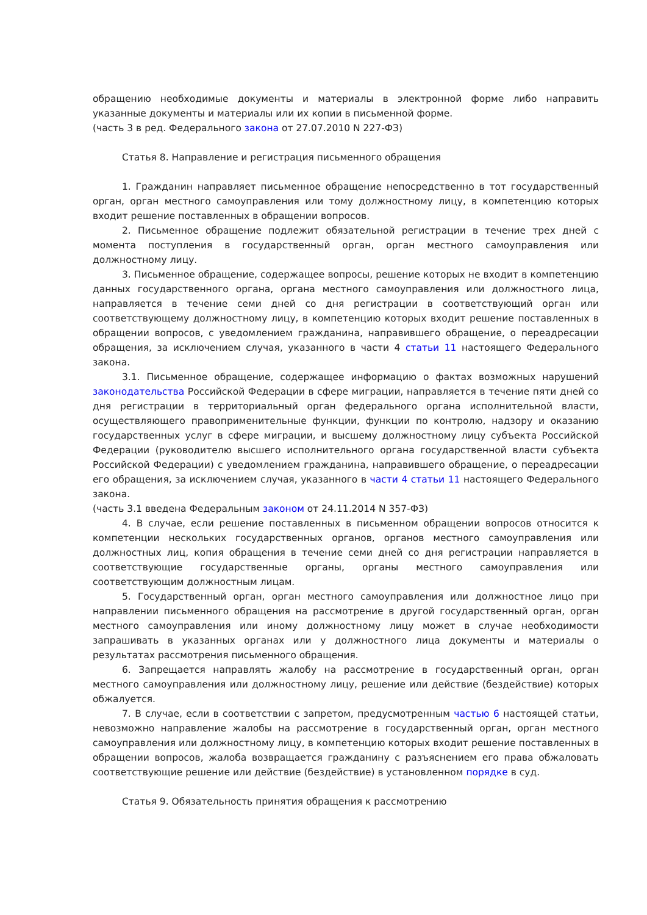обращению необходимые документы и материалы в электронной форме либо направить указанные документы и материалы или их копии в письменной форме.
(часть 3 в ред. Федерального закона от 27.07.2010 N 227-ФЗ)
Статья 8. Направление и регистрация письменного обращения
1. Гражданин направляет письменное обращение непосредственно в тот государственный орган, орган местного самоуправления или тому должностному лицу, в компетенцию которых входит решение поставленных в обращении вопросов.
2. Письменное обращение подлежит обязательной регистрации в течение трех дней с момента поступления в государственный орган, орган местного самоуправления или должностному лицу.
3. Письменное обращение, содержащее вопросы, решение которых не входит в компетенцию данных государственного органа, органа местного самоуправления или должностного лица, направляется в течение семи дней со дня регистрации в соответствующий орган или соответствующему должностному лицу, в компетенцию которых входит решение поставленных в обращении вопросов, с уведомлением гражданина, направившего обращение, о переадресации обращения, за исключением случая, указанного в части 4 статьи 11 настоящего Федерального закона.
3.1. Письменное обращение, содержащее информацию о фактах возможных нарушений законодательства Российской Федерации в сфере миграции, направляется в течение пяти дней со дня регистрации в территориальный орган федерального органа исполнительной власти, осуществляющего правоприменительные функции, функции по контролю, надзору и оказанию государственных услуг в сфере миграции, и высшему должностному лицу субъекта Российской Федерации (руководителю высшего исполнительного органа государственной власти субъекта Российской Федерации) с уведомлением гражданина, направившего обращение, о переадресации его обращения, за исключением случая, указанного в части 4 статьи 11 настоящего Федерального закона.
(часть 3.1 введена Федеральным законом от 24.11.2014 N 357-ФЗ)
4. В случае, если решение поставленных в письменном обращении вопросов относится к компетенции нескольких государственных органов, органов местного самоуправления или должностных лиц, копия обращения в течение семи дней со дня регистрации направляется в соответствующие государственные органы, органы местного самоуправления или соответствующим должностным лицам.
5. Государственный орган, орган местного самоуправления или должностное лицо при направлении письменного обращения на рассмотрение в другой государственный орган, орган местного самоуправления или иному должностному лицу может в случае необходимости запрашивать в указанных органах или у должностного лица документы и материалы о результатах рассмотрения письменного обращения.
6. Запрещается направлять жалобу на рассмотрение в государственный орган, орган местного самоуправления или должностному лицу, решение или действие (бездействие) которых обжалуется.
7. В случае, если в соответствии с запретом, предусмотренным частью 6 настоящей статьи, невозможно направление жалобы на рассмотрение в государственный орган, орган местного самоуправления или должностному лицу, в компетенцию которых входит решение поставленных в обращении вопросов, жалоба возвращается гражданину с разъяснением его права обжаловать соответствующие решение или действие (бездействие) в установленном порядке в суд.
Статья 9. Обязательность принятия обращения к рассмотрению